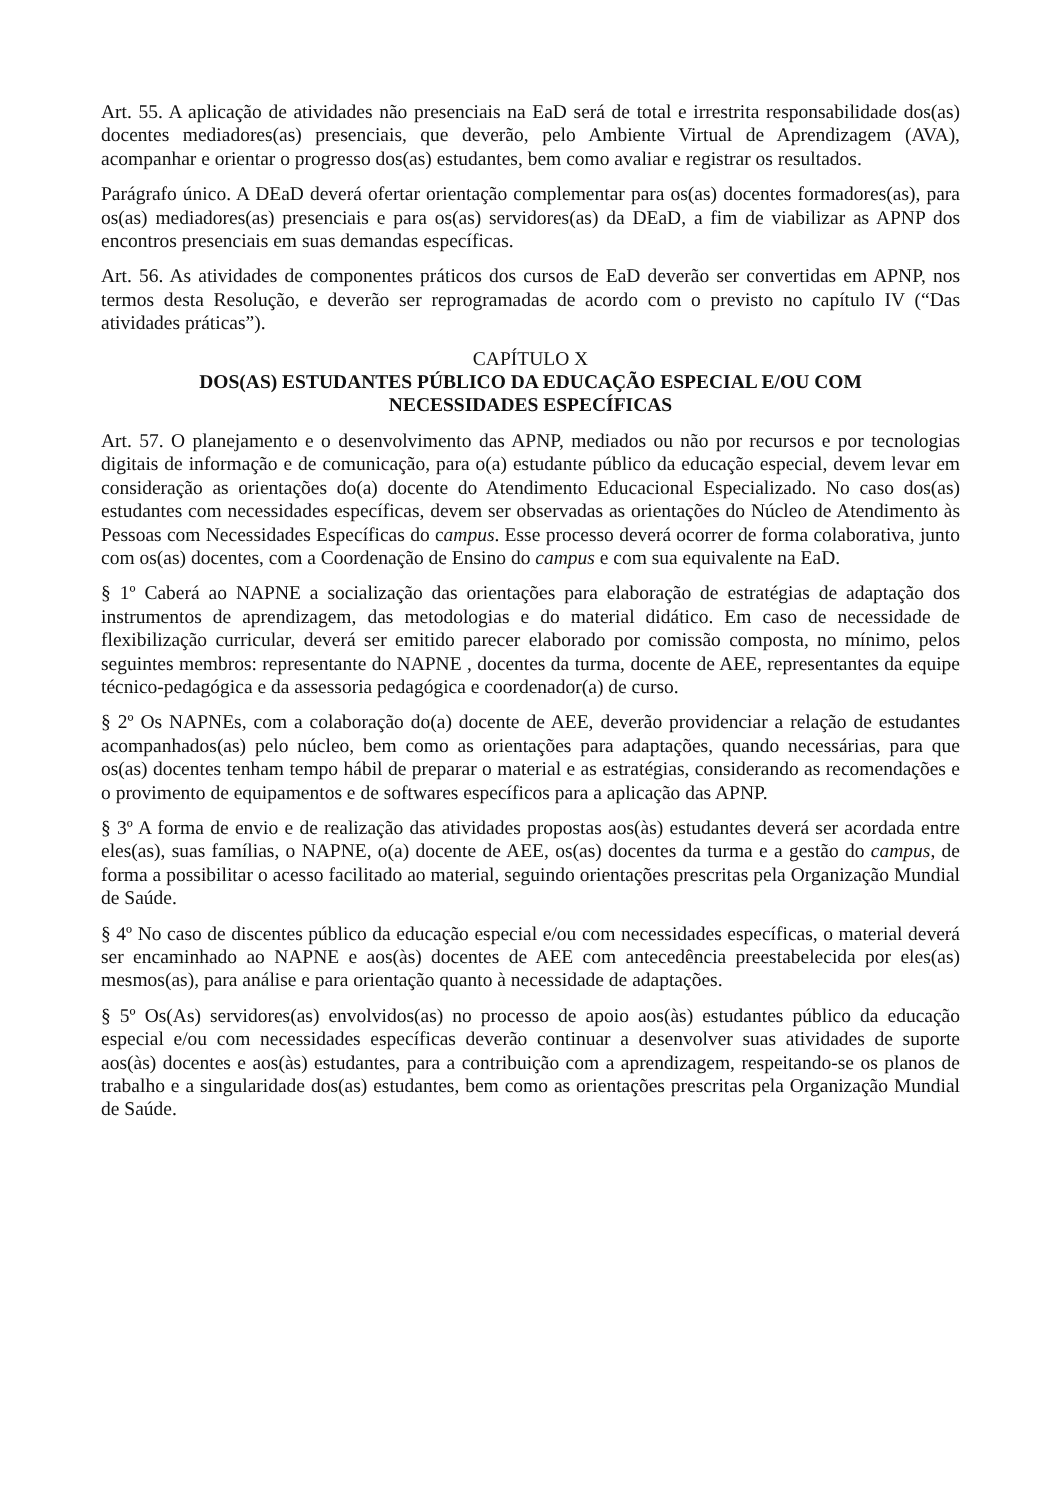Art. 55. A aplicação de atividades não presenciais na EaD será de total e irrestrita responsabilidade dos(as) docentes mediadores(as) presenciais, que deverão, pelo Ambiente Virtual de Aprendizagem (AVA), acompanhar e orientar o progresso dos(as) estudantes, bem como avaliar e registrar os resultados.
Parágrafo único. A DEaD deverá ofertar orientação complementar para os(as) docentes formadores(as), para os(as) mediadores(as) presenciais e para os(as) servidores(as) da DEaD, a fim de viabilizar as APNP dos encontros presenciais em suas demandas específicas.
Art. 56. As atividades de componentes práticos dos cursos de EaD deverão ser convertidas em APNP, nos termos desta Resolução, e deverão ser reprogramadas de acordo com o previsto no capítulo IV (“Das atividades práticas”).
CAPÍTULO X
DOS(AS) ESTUDANTES PÚBLICO DA EDUCAÇÃO ESPECIAL E/OU COM
NECESSIDADES ESPECÍFICAS
Art. 57. O planejamento e o desenvolvimento das APNP, mediados ou não por recursos e por tecnologias digitais de informação e de comunicação, para o(a) estudante público da educação especial, devem levar em consideração as orientações do(a) docente do Atendimento Educacional Especializado. No caso dos(as) estudantes com necessidades específicas, devem ser observadas as orientações do Núcleo de Atendimento às Pessoas com Necessidades Específicas do campus. Esse processo deverá ocorrer de forma colaborativa, junto com os(as) docentes, com a Coordenação de Ensino do campus e com sua equivalente na EaD.
§ 1º Caberá ao NAPNE a socialização das orientações para elaboração de estratégias de adaptação dos instrumentos de aprendizagem, das metodologias e do material didático. Em caso de necessidade de flexibilização curricular, deverá ser emitido parecer elaborado por comissão composta, no mínimo, pelos seguintes membros: representante do NAPNE , docentes da turma, docente de AEE, representantes da equipe técnico-pedagógica e da assessoria pedagógica e coordenador(a) de curso.
§ 2º Os NAPNEs, com a colaboração do(a) docente de AEE, deverão providenciar a relação de estudantes acompanhados(as) pelo núcleo, bem como as orientações para adaptações, quando necessárias, para que os(as) docentes tenham tempo hábil de preparar o material e as estratégias, considerando as recomendações e o provimento de equipamentos e de softwares específicos para a aplicação das APNP.
§ 3º A forma de envio e de realização das atividades propostas aos(às) estudantes deverá ser acordada entre eles(as), suas famílias, o NAPNE, o(a) docente de AEE, os(as) docentes da turma e a gestão do campus, de forma a possibilitar o acesso facilitado ao material, seguindo orientações prescritas pela Organização Mundial de Saúde.
§ 4º No caso de discentes público da educação especial e/ou com necessidades específicas, o material deverá ser encaminhado ao NAPNE e aos(às) docentes de AEE com antecedência preestabelecida por eles(as) mesmos(as), para análise e para orientação quanto à necessidade de adaptações.
§ 5º Os(As) servidores(as) envolvidos(as) no processo de apoio aos(às) estudantes público da educação especial e/ou com necessidades específicas deverão continuar a desenvolver suas atividades de suporte aos(às) docentes e aos(às) estudantes, para a contribuição com a aprendizagem, respeitando-se os planos de trabalho e a singularidade dos(as) estudantes, bem como as orientações prescritas pela Organização Mundial de Saúde.